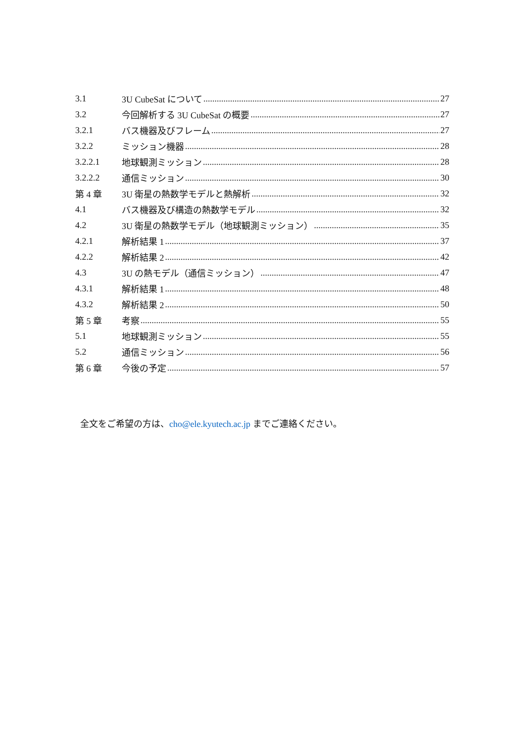3.1 3U CubeSat について 27
3.2 今回解析する 3U CubeSat の概要 27
3.2.1 バス機器及びフレーム 27
3.2.2 ミッション機器 28
3.2.2.1 地球観測ミッション 28
3.2.2.2 通信ミッション 30
第 4 章 3U 衛星の熱数学モデルと熱解析 32
4.1 バス機器及び構造の熱数学モデル 32
4.2 3U 衛星の熱数学モデル（地球観測ミッション） 35
4.2.1 解析結果 1 37
4.2.2 解析結果 2 42
4.3 3U の熱モデル（通信ミッション） 47
4.3.1 解析結果 1 48
4.3.2 解析結果 2 50
第 5 章 考察 55
5.1 地球観測ミッション 55
5.2 通信ミッション 56
第 6 章 今後の予定 57
全文をご希望の方は、cho@ele.kyutech.ac.jp までご連絡ください。